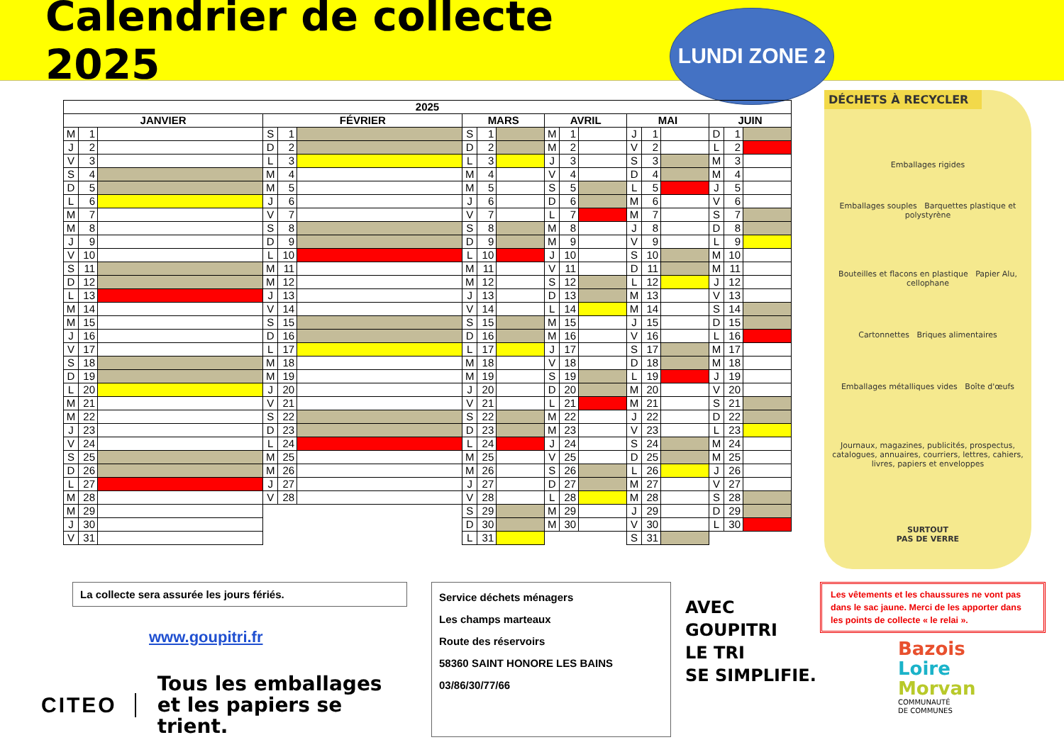Calendrier de collecte 2025
LUNDI ZONE 2
| 2025 | | | | | | | | | | | | | | | | | |
| --- | --- | --- | --- | --- | --- | --- | --- | --- | --- | --- | --- | --- | --- | --- | --- | --- | --- |
| JANVIER | | | FÉVRIER | | | MARS | | | AVRIL | | | MAI | | | JUIN | | |
| M | 1 | | S | 1 | | S | 1 | | M | 1 | | J | 1 | | D | 1 | |
| J | 2 | | D | 2 | | D | 2 | | M | 2 | | V | 2 | | L | 2 | |
| V | 3 | | L | 3 | | L | 3 | | J | 3 | | S | 3 | | M | 3 | |
| S | 4 | | M | 4 | | M | 4 | | V | 4 | | D | 4 | | M | 4 | |
| D | 5 | | M | 5 | | M | 5 | | S | 5 | | L | 5 | | J | 5 | |
| L | 6 | | J | 6 | | J | 6 | | D | 6 | | M | 6 | | V | 6 | |
| M | 7 | | V | 7 | | V | 7 | | L | 7 | | M | 7 | | S | 7 | |
| M | 8 | | S | 8 | | S | 8 | | M | 8 | | J | 8 | | D | 8 | |
| J | 9 | | D | 9 | | D | 9 | | M | 9 | | V | 9 | | L | 9 | |
| V | 10 | | L | 10 | | L | 10 | | J | 10 | | S | 10 | | M | 10 | |
| S | 11 | | M | 11 | | M | 11 | | V | 11 | | D | 11 | | M | 11 | |
| D | 12 | | M | 12 | | M | 12 | | S | 12 | | L | 12 | | J | 12 | |
| L | 13 | | J | 13 | | J | 13 | | D | 13 | | M | 13 | | V | 13 | |
| M | 14 | | V | 14 | | V | 14 | | L | 14 | | M | 14 | | S | 14 | |
| M | 15 | | S | 15 | | S | 15 | | M | 15 | | J | 15 | | D | 15 | |
| J | 16 | | D | 16 | | D | 16 | | M | 16 | | V | 16 | | L | 16 | |
| V | 17 | | L | 17 | | L | 17 | | J | 17 | | S | 17 | | M | 17 | |
| S | 18 | | M | 18 | | M | 18 | | V | 18 | | D | 18 | | M | 18 | |
| D | 19 | | M | 19 | | M | 19 | | S | 19 | | L | 19 | | J | 19 | |
| L | 20 | | J | 20 | | J | 20 | | D | 20 | | M | 20 | | V | 20 | |
| M | 21 | | V | 21 | | V | 21 | | L | 21 | | M | 21 | | S | 21 | |
| M | 22 | | S | 22 | | S | 22 | | M | 22 | | J | 22 | | D | 22 | |
| J | 23 | | D | 23 | | D | 23 | | M | 23 | | V | 23 | | L | 23 | |
| V | 24 | | L | 24 | | L | 24 | | J | 24 | | S | 24 | | M | 24 | |
| S | 25 | | M | 25 | | M | 25 | | V | 25 | | D | 25 | | M | 25 | |
| D | 26 | | M | 26 | | M | 26 | | S | 26 | | L | 26 | | J | 26 | |
| L | 27 | | J | 27 | | J | 27 | | D | 27 | | M | 27 | | V | 27 | |
| M | 28 | | V | 28 | | V | 28 | | L | 28 | | M | 28 | | S | 28 | |
| M | 29 | | | | | S | 29 | | M | 29 | | J | 29 | | D | 29 | |
| J | 30 | | | | | D | 30 | | M | 30 | | V | 30 | | L | 30 | |
| V | 31 | | | | | L | 31 | | | | | S | 31 | | | | |
DÉCHETS À RECYCLER
Emballages rigides
Emballages souples Barquettes plastique et polystyrène
Bouteilles et flacons en plastique Papier Alu, cellophane
Cartonnettes Briques alimentaires
Emballages métalliques vides Boîte d'œufs
Journaux, magazines, publicités, prospectus, catalogues, annuaires, courriers, lettres, cahiers, livres, papiers et enveloppes
SURTOUT
PAS DE VERRE
La collecte sera assurée les jours fériés.
www.goupitri.fr
CITEO Tous les emballages
et les papiers se trient.
Service déchets ménagers
Les champs marteaux
Route des réservoirs
58360 SAINT HONORE LES BAINS
03/86/30/77/66
AVEC
GOUPITRI
LE TRI
SE SIMPLIFIE.
Les vêtements et les chaussures ne vont pas dans le sac jaune. Merci de les apporter dans les points de collecte « le relai ».
Bazois
Loire
Morvan
COMMUNAUTÉ
DE COMMUNES